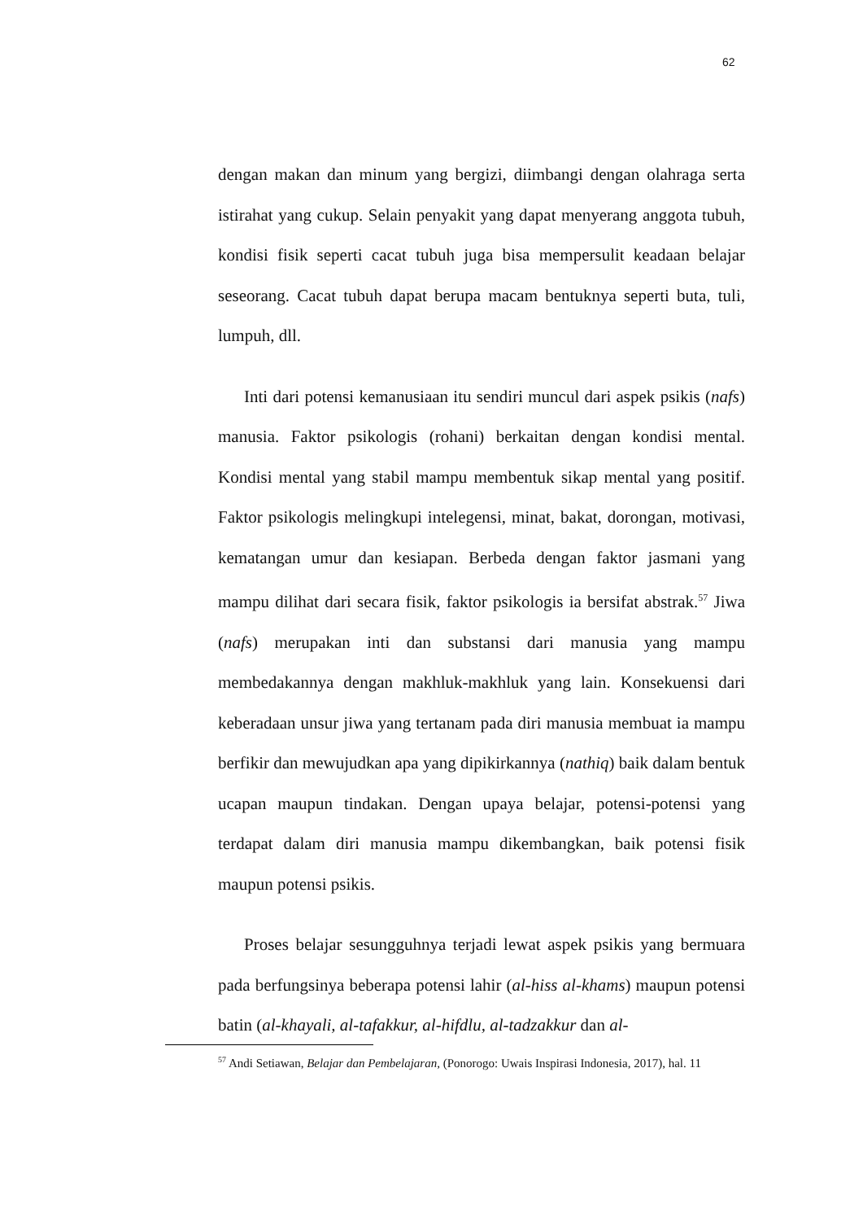62
dengan makan dan minum yang bergizi, diimbangi dengan olahraga serta istirahat yang cukup. Selain penyakit yang dapat menyerang anggota tubuh, kondisi fisik seperti cacat tubuh juga bisa mempersulit keadaan belajar seseorang. Cacat tubuh dapat berupa macam bentuknya seperti buta, tuli, lumpuh, dll.
Inti dari potensi kemanusiaan itu sendiri muncul dari aspek psikis (nafs) manusia. Faktor psikologis (rohani) berkaitan dengan kondisi mental. Kondisi mental yang stabil mampu membentuk sikap mental yang positif. Faktor psikologis melingkupi intelegensi, minat, bakat, dorongan, motivasi, kematangan umur dan kesiapan. Berbeda dengan faktor jasmani yang mampu dilihat dari secara fisik, faktor psikologis ia bersifat abstrak.<sup>57</sup> Jiwa (nafs) merupakan inti dan substansi dari manusia yang mampu membedakannya dengan makhluk-makhluk yang lain. Konsekuensi dari keberadaan unsur jiwa yang tertanam pada diri manusia membuat ia mampu berfikir dan mewujudkan apa yang dipikirkannya (nathiq) baik dalam bentuk ucapan maupun tindakan. Dengan upaya belajar, potensi-potensi yang terdapat dalam diri manusia mampu dikembangkan, baik potensi fisik maupun potensi psikis.
Proses belajar sesungguhnya terjadi lewat aspek psikis yang bermuara pada berfungsinya beberapa potensi lahir (al-hiss al-khams) maupun potensi batin (al-khayali, al-tafakkur, al-hifdlu, al-tadzakkur dan al-
<sup>57</sup> Andi Setiawan, Belajar dan Pembelajaran, (Ponorogo: Uwais Inspirasi Indonesia, 2017), hal. 11